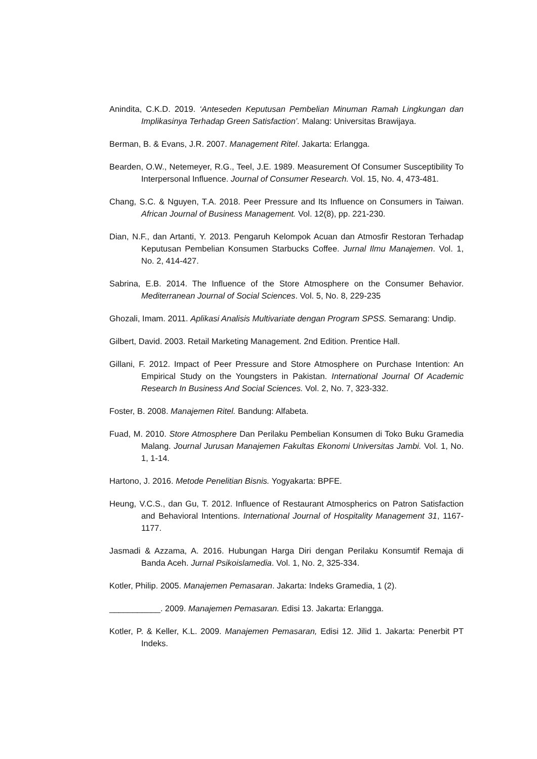Anindita, C.K.D. 2019. ‘Anteseden Keputusan Pembelian Minuman Ramah Lingkungan dan Implikasinya Terhadap Green Satisfaction’. Malang: Universitas Brawijaya.
Berman, B. & Evans, J.R. 2007. Management Ritel. Jakarta: Erlangga.
Bearden, O.W., Netemeyer, R.G., Teel, J.E. 1989. Measurement Of Consumer Susceptibility To Interpersonal Influence. Journal of Consumer Research. Vol. 15, No. 4, 473-481.
Chang, S.C. & Nguyen, T.A. 2018. Peer Pressure and Its Influence on Consumers in Taiwan. African Journal of Business Management. Vol. 12(8), pp. 221-230.
Dian, N.F., dan Artanti, Y. 2013. Pengaruh Kelompok Acuan dan Atmosfir Restoran Terhadap Keputusan Pembelian Konsumen Starbucks Coffee. Jurnal Ilmu Manajemen. Vol. 1, No. 2, 414-427.
Sabrina, E.B. 2014. The Influence of the Store Atmosphere on the Consumer Behavior. Mediterranean Journal of Social Sciences. Vol. 5, No. 8, 229-235
Ghozali, Imam. 2011. Aplikasi Analisis Multivariate dengan Program SPSS. Semarang: Undip.
Gilbert, David. 2003. Retail Marketing Management. 2nd Edition. Prentice Hall.
Gillani, F. 2012. Impact of Peer Pressure and Store Atmosphere on Purchase Intention: An Empirical Study on the Youngsters in Pakistan. International Journal Of Academic Research In Business And Social Sciences. Vol. 2, No. 7, 323-332.
Foster, B. 2008. Manajemen Ritel. Bandung: Alfabeta.
Fuad, M. 2010. Store Atmosphere Dan Perilaku Pembelian Konsumen di Toko Buku Gramedia Malang. Journal Jurusan Manajemen Fakultas Ekonomi Universitas Jambi. Vol. 1, No. 1, 1-14.
Hartono, J. 2016. Metode Penelitian Bisnis. Yogyakarta: BPFE.
Heung, V.C.S., dan Gu, T. 2012. Influence of Restaurant Atmospherics on Patron Satisfaction and Behavioral Intentions. International Journal of Hospitality Management 31, 1167-1177.
Jasmadi & Azzama, A. 2016. Hubungan Harga Diri dengan Perilaku Konsumtif Remaja di Banda Aceh. Jurnal Psikoislamedia. Vol. 1, No. 2, 325-334.
Kotler, Philip. 2005. Manajemen Pemasaran. Jakarta: Indeks Gramedia, 1 (2).
___________. 2009. Manajemen Pemasaran. Edisi 13. Jakarta: Erlangga.
Kotler, P. & Keller, K.L. 2009. Manajemen Pemasaran, Edisi 12. Jilid 1. Jakarta: Penerbit PT Indeks.